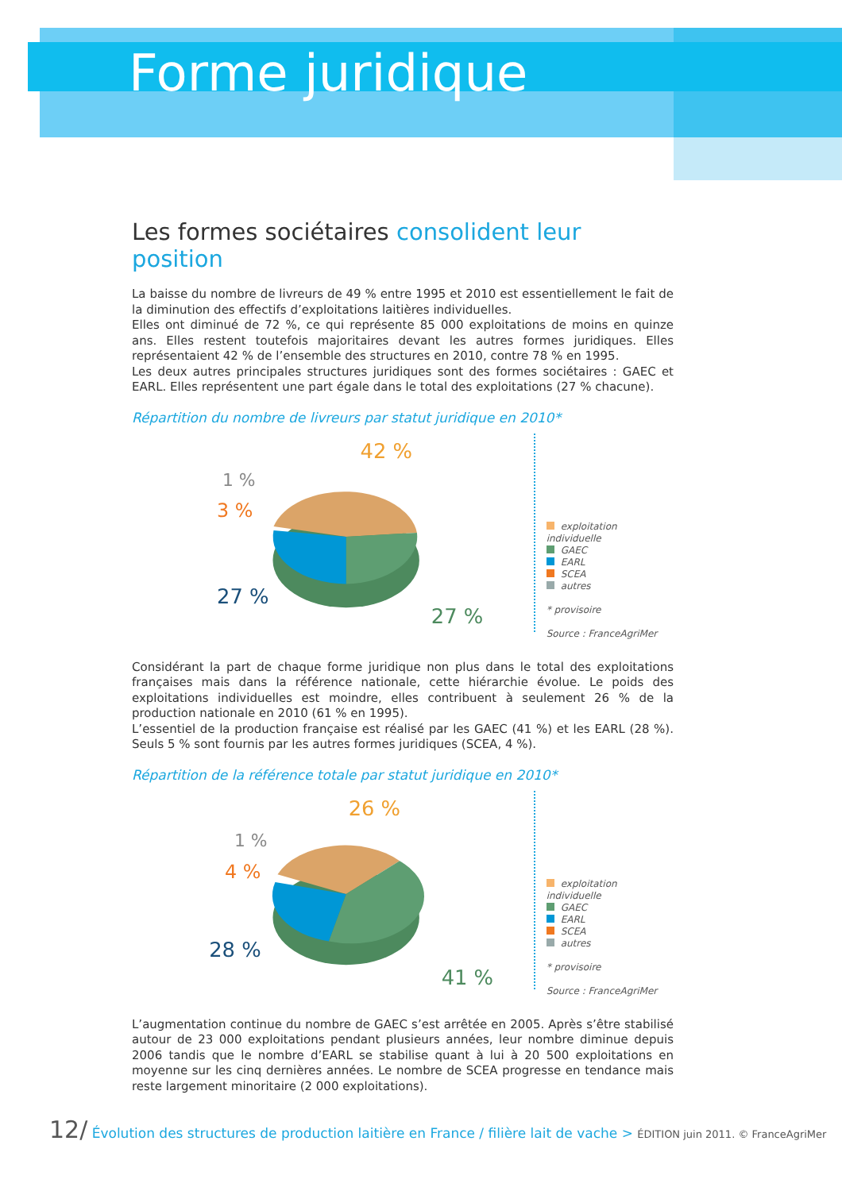Forme juridique
Les formes sociétaires consolident leur position
La baisse du nombre de livreurs de 49 % entre 1995 et 2010 est essentiellement le fait de la diminution des effectifs d’exploitations laitières individuelles.
Elles ont diminué de 72 %, ce qui représente 85 000 exploitations de moins en quinze ans. Elles restent toutefois majoritaires devant les autres formes juridiques. Elles représentaient 42 % de l’ensemble des structures en 2010, contre 78 % en 1995.
Les deux autres principales structures juridiques sont des formes sociétaires : GAEC et EARL. Elles représentent une part égale dans le total des exploitations (27 % chacune).
Répartition du nombre de livreurs par statut juridique en 2010*
42 %
1 %
3 %
27 %
27 %
exploitation individuelle
GAEC
EARL
SCEA
autres
* provisoire
Source : FranceAgriMer
Considérant la part de chaque forme juridique non plus dans le total des exploitations françaises mais dans la référence nationale, cette hiérarchie évolue. Le poids des exploitations individuelles est moindre, elles contribuent à seulement 26 % de la production nationale en 2010 (61 % en 1995).
L’essentiel de la production française est réalisé par les GAEC (41 %) et les EARL (28 %). Seuls 5 % sont fournis par les autres formes juridiques (SCEA, 4 %).
Répartition de la référence totale par statut juridique en 2010*
26 %
1 %
4 %
28 %
41 %
exploitation individuelle
GAEC
EARL
SCEA
autres
* provisoire
Source : FranceAgriMer
L’augmentation continue du nombre de GAEC s’est arrêtée en 2005. Après s’être stabilisé autour de 23 000 exploitations pendant plusieurs années, leur nombre diminue depuis 2006 tandis que le nombre d’EARL se stabilise quant à lui à 20 500 exploitations en moyenne sur les cinq dernières années. Le nombre de SCEA progresse en tendance mais reste largement minoritaire (2 000 exploitations).
12/ Évolution des structures de production laitière en France / filière lait de vache > ÉDITION juin 2011. © FranceAgriMer